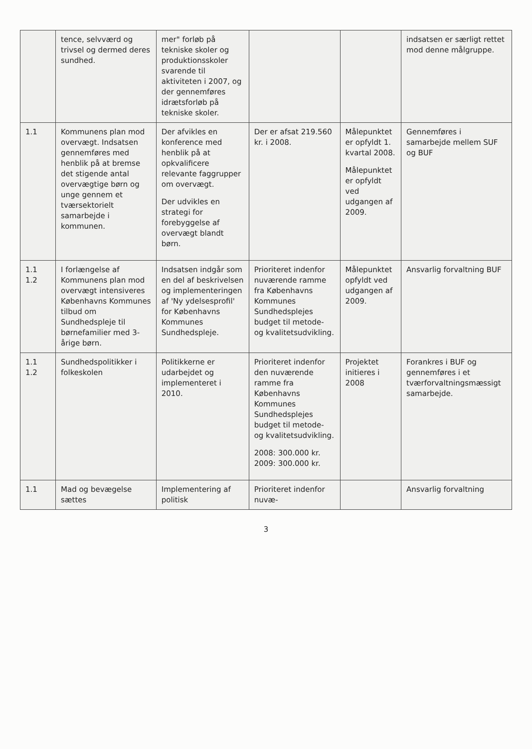| | tence, selvværd og trivsel og dermed deres sundhed. | mer" forløb på tekniske skoler og produktionsskoler svarende til aktiviteten i 2007, og der gennemføres idrætsforløb på tekniske skoler. | | | indsatsen er særligt rettet mod denne målgruppe. |
| 1.1 | Kommunens plan mod overvægt. Indsatsen gennemføres med henblik på at bremse det stigende antal overvægtige børn og unge gennem et tværsektorielt samarbejde i kommunen. | Der afvikles en konference med henblik på at opkvalificere relevante faggrupper om overvægt. Der udvikles en strategi for forebyggelse af overvægt blandt børn. | Der er afsat 219.560 kr. i 2008. | Målepunktet er opfyldt 1. kvartal 2008. Målepunktet er opfyldt ved udgangen af 2009. | Gennemføres i samarbejde mellem SUF og BUF |
| 1.1 1.2 | I forlængelse af Kommunens plan mod overvægt intensiveres Københavns Kommunes tilbud om Sundhedspleje til børnefamilier med 3-årige børn. | Indsatsen indgår som en del af beskrivelsen og implementeringen af 'Ny ydelsesprofil' for Københavns Kommunes Sundhedspleje. | Prioriteret indenfor nuværende ramme fra Københavns Kommunes Sundhedsplejes budget til metode- og kvalitetsudvikling. | Målepunktet opfyldt ved udgangen af 2009. | Ansvarlig forvaltning BUF |
| 1.1 1.2 | Sundhedspolitikker i folkeskolen | Politikkerne er udarbejdet og implementeret i 2010. | Prioriteret indenfor den nuværende ramme fra Københavns Kommunes Sundhedsplejes budget til metode- og kvalitetsudvikling. 2008: 300.000 kr. 2009: 300.000 kr. | Projektet initieres i 2008 | Forankres i BUF og gennemføres i et tværforvaltningsmæssigt samarbejde. |
| 1.1 | Mad og bevægelse sættes | Implementering af politisk | Prioriteret indenfor nuvæ- | | Ansvarlig forvaltning |
3